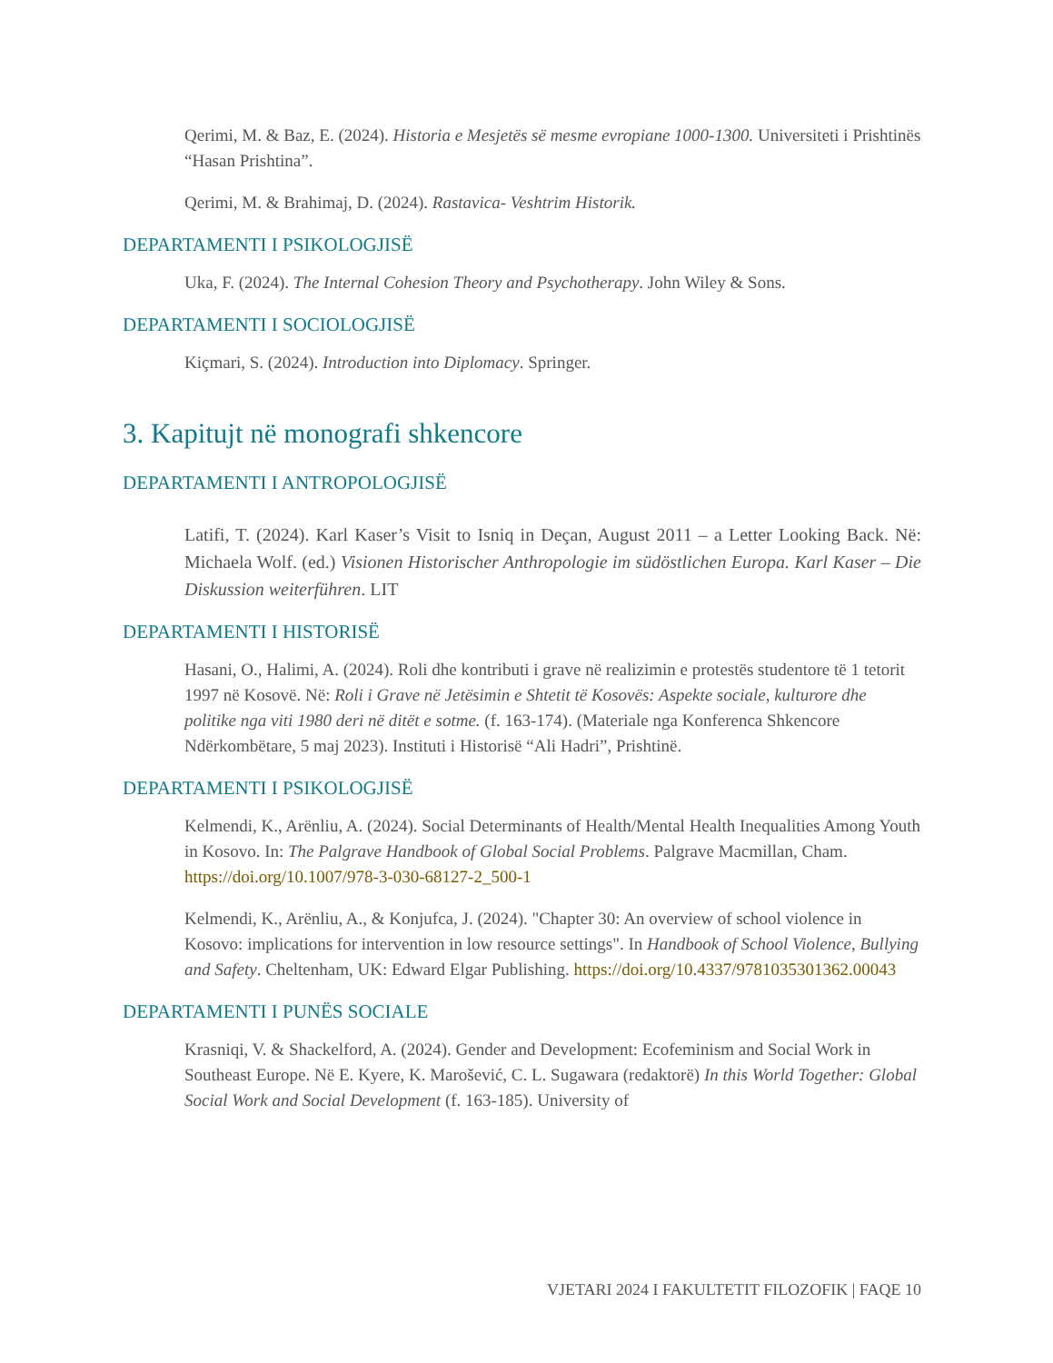Qerimi, M. & Baz, E. (2024). Historia e Mesjetës së mesme evropiane 1000-1300. Universiteti i Prishtinës “Hasan Prishtina”.
Qerimi, M. & Brahimaj, D. (2024). Rastavica- Veshtrim Historik.
DEPARTAMENTI I PSIKOLOGJISË
Uka, F. (2024). The Internal Cohesion Theory and Psychotherapy. John Wiley & Sons.
DEPARTAMENTI I SOCIOLOGJISË
Kiçmari, S. (2024). Introduction into Diplomacy. Springer.
3. Kapitujt në monografi shkencore
DEPARTAMENTI I ANTROPOLOGJISË
Latifi, T. (2024). Karl Kaser’s Visit to Isniq in Deçan, August 2011 – a Letter Looking Back. Në: Michaela Wolf. (ed.) Visionen Historischer Anthropologie im südöstlichen Europa. Karl Kaser – Die Diskussion weiterführen. LIT
DEPARTAMENTI I HISTORISË
Hasani, O., Halimi, A. (2024). Roli dhe kontributi i grave në realizimin e protestës studentore të 1 tetorit 1997 në Kosovë. Në: Roli i Grave në Jetësimin e Shtetit të Kosovës: Aspekte sociale, kulturore dhe politike nga viti 1980 deri në ditët e sotme. (f. 163-174). (Materiale nga Konferenca Shkencore Ndërkombëtare, 5 maj 2023). Instituti i Historisë “Ali Hadri”, Prishtinë.
DEPARTAMENTI I PSIKOLOGJISË
Kelmendi, K., Arënliu, A. (2024). Social Determinants of Health/Mental Health Inequalities Among Youth in Kosovo. In: The Palgrave Handbook of Global Social Problems. Palgrave Macmillan, Cham. https://doi.org/10.1007/978-3-030-68127-2_500-1
Kelmendi, K., Arënliu, A., & Konjufca, J. (2024). "Chapter 30: An overview of school violence in Kosovo: implications for intervention in low resource settings". In Handbook of School Violence, Bullying and Safety. Cheltenham, UK: Edward Elgar Publishing. https://doi.org/10.4337/9781035301362.00043
DEPARTAMENTI I PUNËS SOCIALE
Krasniqi, V. & Shackelford, A. (2024). Gender and Development: Ecofeminism and Social Work in Southeast Europe. Në E. Kyere, K. Marošević, C. L. Sugawara (redaktorë) In this World Together: Global Social Work and Social Development (f. 163-185). University of
VJETARI 2024 I FAKULTETIT FILOZOFIK | FAQE 10